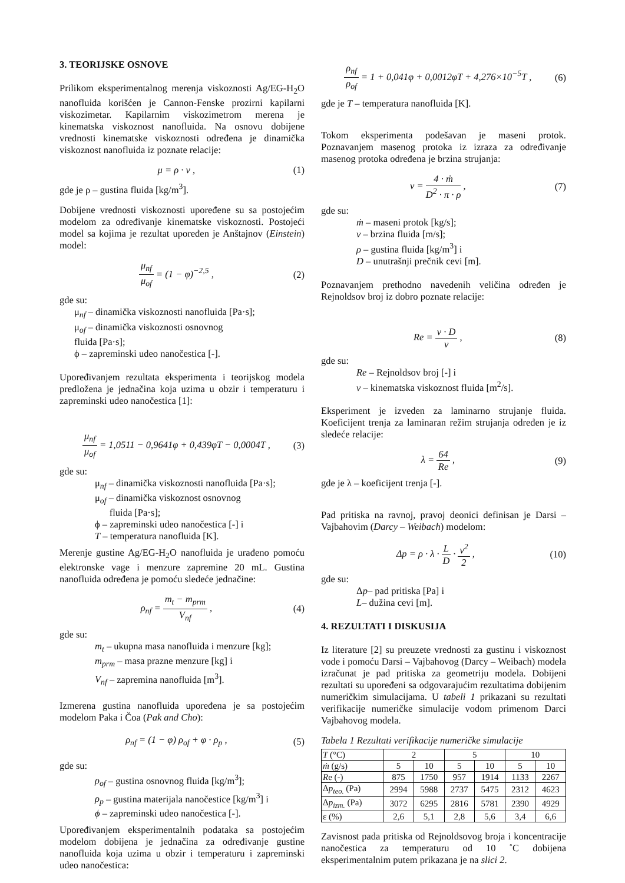3. TEORIJSKE OSNOVE
Prilikom eksperimentalnog merenja viskoznosti Ag/EG-H<sub>2</sub>O nanofluida korišćen je Cannon-Fenske prozirni kapilarni viskozimetar. Kapilarnim viskozimetrom merena je kinematska viskoznost nanofluida. Na osnovu dobijene vrednosti kinematske viskoznosti određena je dinamička viskoznost nanofluida iz poznate relacije:
μ = ρ · ν , (1)
gde je ρ – gustina fluida [kg/m<sup>3</sup>].
Dobijene vrednosti viskoznosti upoređene su sa postojećim modelom za određivanje kinematske viskoznosti. Postojeći model sa kojima je rezultat upoređen je Anštajnov (Einstein) model:
μ<sub>nf</sub> μ<sub>of</sub> = (1 − φ)<sup>−2,5</sup> , (2)
gde su:
μ<sub>nf</sub> – dinamička viskoznosti nanofluida [Pa·s];
μ<sub>of</sub> – dinamička viskoznosti osnovnog
fluida [Pa·s];
ϕ – zapreminski udeo nanočestica [-].
Upoređivanjem rezultata eksperimenta i teorijskog modela predložena je jednačina koja uzima u obzir i temperaturu i zapreminski udeo nanočestica [1]:
μ<sub>nf</sub> μ<sub>of</sub> = 1,0511 − 0,9641φ + 0,439φT − 0,0004T , (3)
gde su:
μ<sub>nf</sub> – dinamička viskoznosti nanofluida [Pa·s];
μ<sub>of</sub> – dinamička viskoznost osnovnog
fluida [Pa·s];
ϕ – zapreminski udeo nanočestica [-] i
T – temperatura nanofluida [K].
Merenje gustine Ag/EG-H<sub>2</sub>O nanofluida je urađeno pomoću elektronske vage i menzure zapremine 20 mL. Gustina nanofluida određena je pomoću sledeće jednačine:
ρ<sub>nf</sub> = m<sub>t</sub> − m<sub>prm</sub> V<sub>nf</sub> , (4)
gde su:
m<sub>t</sub> – ukupna masa nanofluida i menzure [kg];
m<sub>prm</sub> – masa prazne menzure [kg] i
V<sub>nf</sub> – zapremina nanofluida [m<sup>3</sup>].
Izmerena gustina nanofluida upoređena je sa postojećim modelom Paka i Čoa (Pak and Cho):
ρ<sub>nf</sub> = (1 − φ) ρ<sub>of</sub> + φ · ρ<sub>p</sub> , (5)
gde su:
ρ<sub>of</sub> – gustina osnovnog fluida [kg/m<sup>3</sup>];
ρ<sub>p</sub> – gustina materijala nanočestice [kg/m<sup>3</sup>] i
ϕ – zapreminski udeo nanočestica [-].
Upoređivanjem eksperimentalnih podataka sa postojećim modelom dobijena je jednačina za određivanje gustine nanofluida koja uzima u obzir i temperaturu i zapreminski udeo nanočestica:
ρ<sub>nf</sub> ρ<sub>of</sub> = 1 + 0,041φ + 0,0012φT + 4,276×10<sup>−5</sup>T , (6)
gde je T – temperatura nanofluida [K].
Tokom eksperimenta podešavan je maseni protok. Poznavanjem masenog protoka iz izraza za određivanje masenog protoka određena je brzina strujanja:
v = 4 · ṁ D<sup>2</sup> · π · ρ , (7)
gde su:
ṁ – maseni protok [kg/s];
v – brzina fluida [m/s];
ρ – gustina fluida [kg/m<sup>3</sup>] i
D – unutrašnji prečnik cevi [m].
Poznavanjem prethodno navedenih veličina određen je Rejnoldsov broj iz dobro poznate relacije:
Re = v · D ν , (8)
gde su:
Re – Rejnoldsov broj [-] i
ν – kinematska viskoznost fluida [m<sup>2</sup>/s].
Eksperiment je izveden za laminarno strujanje fluida. Koeficijent trenja za laminaran režim strujanja određen je iz sledeće relacije:
λ = 64 Re , (9)
gde je λ – koeficijent trenja [-].
Pad pritiska na ravnoj, pravoj deonici definisan je Darsi – Vajbahovim (Darcy – Weibach) modelom:
Δp = ρ · λ · L D · v<sup>2</sup> 2 , (10)
gde su:
Δp– pad pritiska [Pa] i
L– dužina cevi [m].
4. REZULTATI I DISKUSIJA
Iz literature [2] su preuzete vrednosti za gustinu i viskoznost vode i pomoću Darsi – Vajbahovog (Darcy – Weibach) modela izračunat je pad pritiska za geometriju modela. Dobijeni rezultati su upoređeni sa odgovarajućim rezultatima dobijenim numeričkim simulacijama. U tabeli 1 prikazani su rezultati verifikacije numeričke simulacije vodom primenom Darci Vajbahovog modela.
Tabela 1 Rezultati verifikacije numeričke simulacije
| T (°C) | 2 | | 5 | | 10 | |
| ṁ (g/s) | 5 | 10 | 5 | 10 | 5 | 10 |
| R e (-) | 875 | 1750 | 957 | 1914 | 1133 | 2267 |
| Δ p<sub>teo.</sub> (Pa) | 2994 | 5988 | 2737 | 5475 | 2312 | 4623 |
| Δ p<sub>izm.</sub> (Pa) | 3072 | 6295 | 2816 | 5781 | 2390 | 4929 |
| ε (%) | 2,6 | 5,1 | 2,8 | 5,6 | 3,4 | 6,6 |
Zavisnost pada pritiska od Rejnoldsovog broja i koncentracije nanočestica za temperaturu od 10 ˚C dobijena eksperimentalnim putem prikazana je na slici 2.